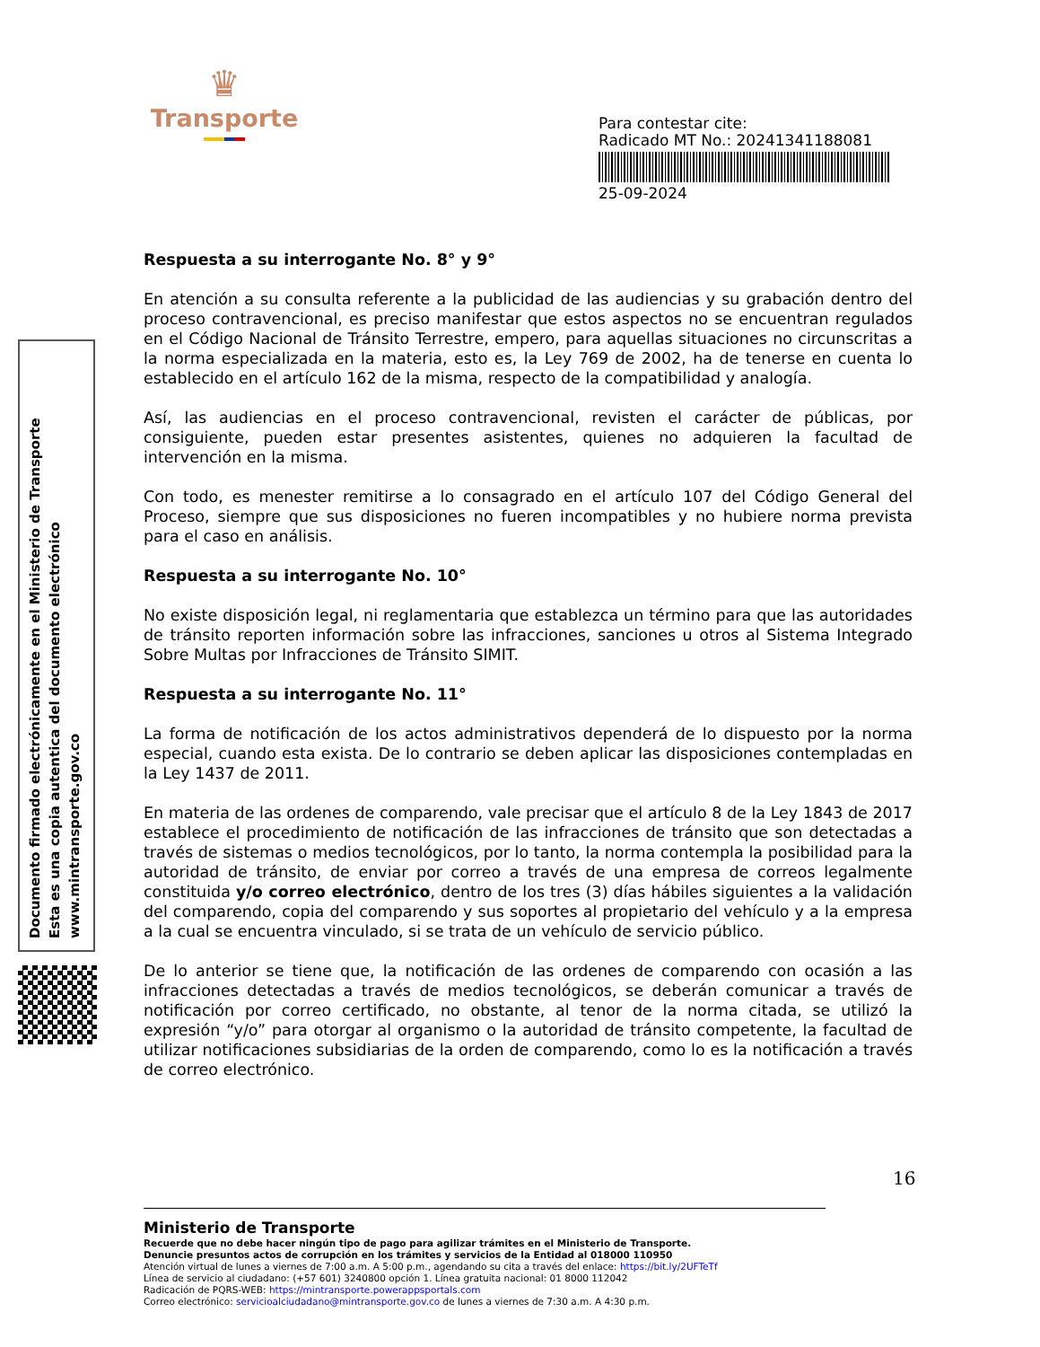♛
Transporte
Para contestar cite:
Radicado MT No.: 20241341188081
25-09-2024
Documento firmado electrónicamente en el Ministerio de Transporte
Esta es una copia autentica del documento electrónico
www.mintransporte.gov.co
Respuesta a su interrogante No. 8° y 9°
En atención a su consulta referente a la publicidad de las audiencias y su grabación dentro del proceso contravencional, es preciso manifestar que estos aspectos no se encuentran regulados en el Código Nacional de Tránsito Terrestre, empero, para aquellas situaciones no circunscritas a la norma especializada en la materia, esto es, la Ley 769 de 2002, ha de tenerse en cuenta lo establecido en el artículo 162 de la misma, respecto de la compatibilidad y analogía.
Así, las audiencias en el proceso contravencional, revisten el carácter de públicas, por consiguiente, pueden estar presentes asistentes, quienes no adquieren la facultad de intervención en la misma.
Con todo, es menester remitirse a lo consagrado en el artículo 107 del Código General del Proceso, siempre que sus disposiciones no fueren incompatibles y no hubiere norma prevista para el caso en análisis.
Respuesta a su interrogante No. 10°
No existe disposición legal, ni reglamentaria que establezca un término para que las autoridades de tránsito reporten información sobre las infracciones, sanciones u otros al Sistema Integrado Sobre Multas por Infracciones de Tránsito SIMIT.
Respuesta a su interrogante No. 11°
La forma de notificación de los actos administrativos dependerá de lo dispuesto por la norma especial, cuando esta exista. De lo contrario se deben aplicar las disposiciones contempladas en la Ley 1437 de 2011.
En materia de las ordenes de comparendo, vale precisar que el artículo 8 de la Ley 1843 de 2017 establece el procedimiento de notificación de las infracciones de tránsito que son detectadas a través de sistemas o medios tecnológicos, por lo tanto, la norma contempla la posibilidad para la autoridad de tránsito, de enviar por correo a través de una empresa de correos legalmente constituida y/o correo electrónico, dentro de los tres (3) días hábiles siguientes a la validación del comparendo, copia del comparendo y sus soportes al propietario del vehículo y a la empresa a la cual se encuentra vinculado, si se trata de un vehículo de servicio público.
De lo anterior se tiene que, la notificación de las ordenes de comparendo con ocasión a las infracciones detectadas a través de medios tecnológicos, se deberán comunicar a través de notificación por correo certificado, no obstante, al tenor de la norma citada, se utilizó la expresión “y/o” para otorgar al organismo o la autoridad de tránsito competente, la facultad de utilizar notificaciones subsidiarias de la orden de comparendo, como lo es la notificación a través de correo electrónico.
16
Ministerio de Transporte
Recuerde que no debe hacer ningún tipo de pago para agilizar trámites en el Ministerio de Transporte.
Denuncie presuntos actos de corrupción en los trámites y servicios de la Entidad al 018000 110950
Atención virtual de lunes a viernes de 7:00 a.m. A 5:00 p.m., agendando su cita a través del enlace: https://bit.ly/2UFTeTf
Línea de servicio al ciudadano: (+57 601) 3240800 opción 1. Línea gratuita nacional: 01 8000 112042
Radicación de PQRS-WEB: https://mintransporte.powerappsportals.com
Correo electrónico: servicioalciudadano@mintransporte.gov.co de lunes a viernes de 7:30 a.m. A 4:30 p.m.